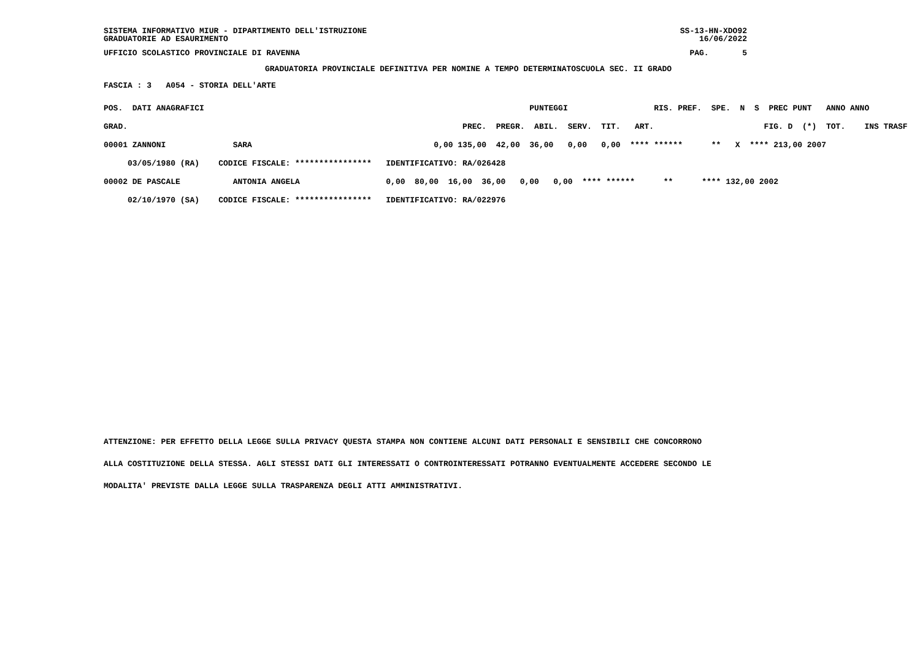SISTEMA INFORMATIVO MIUR - DIPARTIMENTO DELL'ISTRUZIONE GRADUATORIE AD ESAURIMENTO
SS-13-HN-XDO92 16/06/2022
UFFICIO SCOLASTICO PROVINCIALE DI RAVENNA
PAG. 5
GRADUATORIA PROVINCIALE DEFINITIVA PER NOMINE A TEMPO DETERMINATOSCUOLA SEC. II GRADO
FASCIA : 3 A054 - STORIA DELL'ARTE
| POS. DATI ANAGRAFICI | | PUNTEGGI RIS. PREF. SPE. N S PREC PUNT ANNO ANNO |
| --- | --- | --- |
| GRAD. | | PREC. PREGR. ABIL. SERV. TIT. ART. FIG. D (*) TOT. INS TRASF |
| 00001 ZANNONI | SARA | 0,00 135,00 42,00 36,00 0,00 0,00 **** ****** ** X **** 213,00 2007 |
| 03/05/1980 (RA) | CODICE FISCALE: **************** | IDENTIFICATIVO: RA/026428 |
| 00002 DE PASCALE | ANTONIA ANGELA | 0,00 80,00 16,00 36,00 0,00 0,00 **** ****** ** **** 132,00 2002 |
| 02/10/1970 (SA) | CODICE FISCALE: **************** | IDENTIFICATIVO: RA/022976 |
ATTENZIONE: PER EFFETTO DELLA LEGGE SULLA PRIVACY QUESTA STAMPA NON CONTIENE ALCUNI DATI PERSONALI E SENSIBILI CHE CONCORRONO
ALLA COSTITUZIONE DELLA STESSA. AGLI STESSI DATI GLI INTERESSATI O CONTROINTERESSATI POTRANNO EVENTUALMENTE ACCEDERE SECONDO LE
MODALITA' PREVISTE DALLA LEGGE SULLA TRASPARENZA DEGLI ATTI AMMINISTRATIVI.